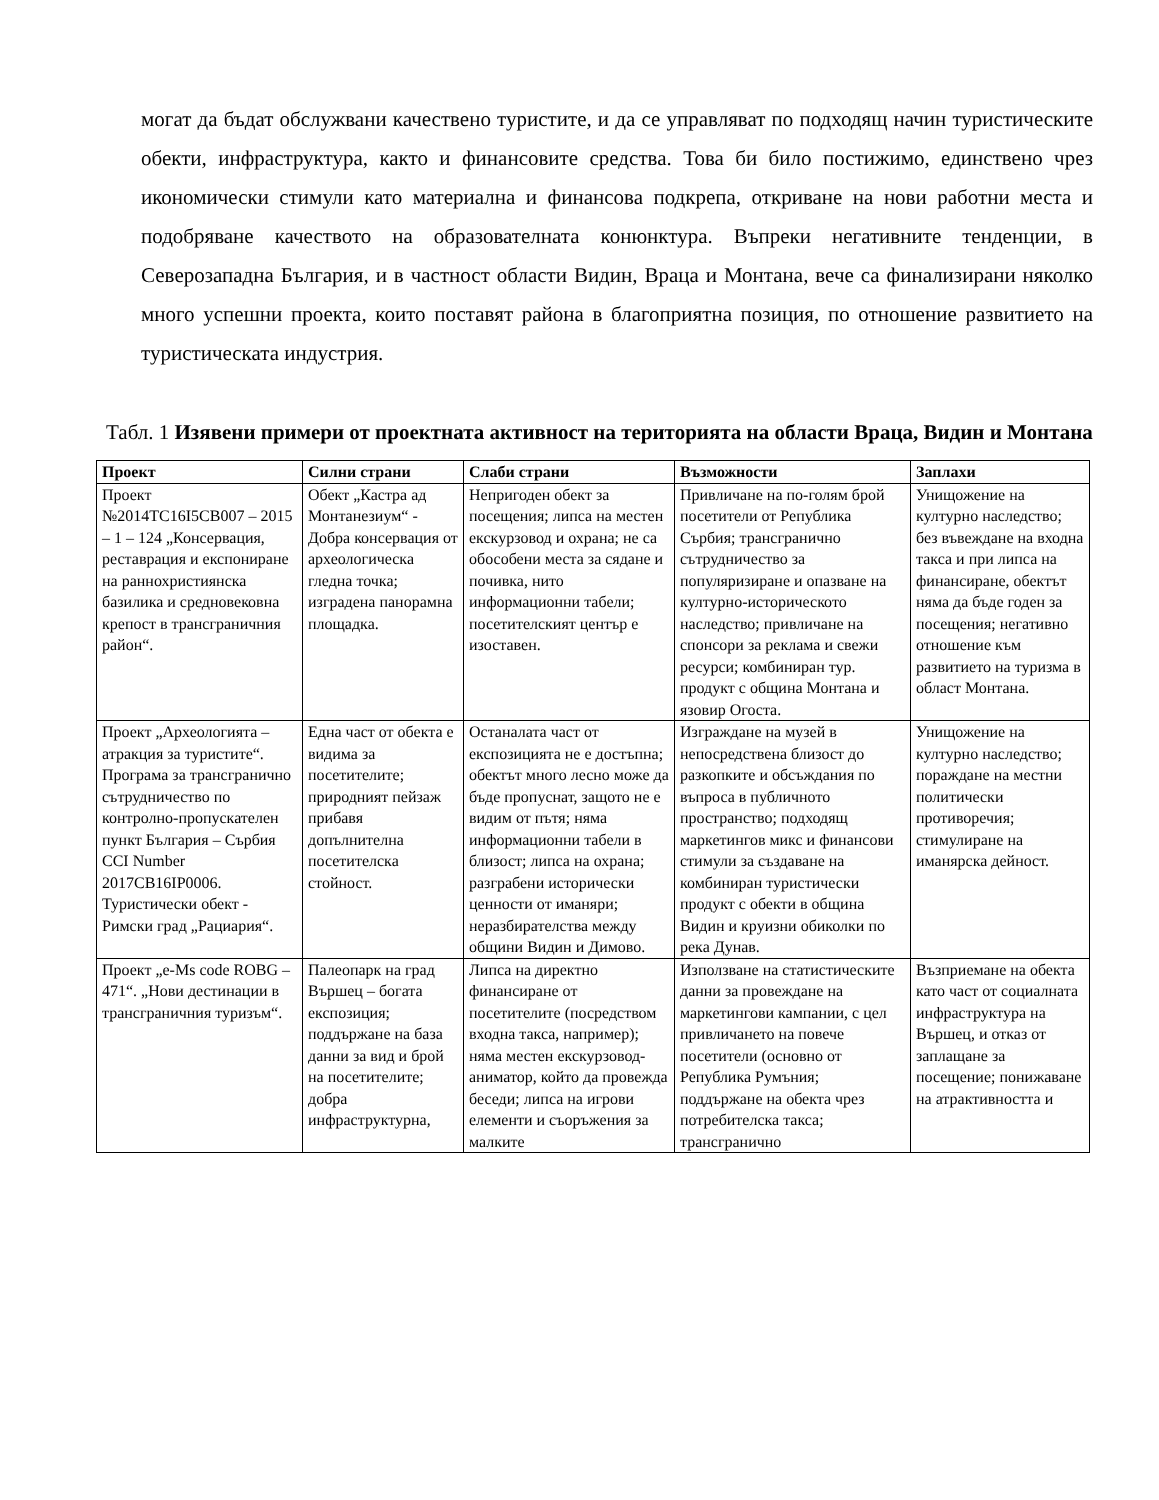могат да бъдат обслужвани качествено туристите, и да се управляват по подходящ начин туристическите обекти, инфраструктура, както и финансовите средства. Това би било постижимо, единствено чрез икономически стимули като материална и финансова подкрепа, откриване на нови работни места и подобряване качеството на образователната конюнктура. Въпреки негативните тенденции, в Северозападна България, и в частност области Видин, Враца и Монтана, вече са финализирани няколко много успешни проекта, които поставят района в благоприятна позиция, по отношение развитието на туристическата индустрия.
Табл. 1 Изявени примери от проектната активност на територията на области Враца, Видин и Монтана
| Проект | Силни страни | Слаби страни | Възможности | Заплахи |
| --- | --- | --- | --- | --- |
| Проект №2014TC16I5CB007 – 2015 – 1 – 124 „Консервация, реставрация и експониране на раннохристиянска базилика и средновековна крепост в трансграничния район“. | Обект „Кастра ад Монтанезиум“ - Добра консервация от археологическа гледна точка; изградена панорамна площадка. | Непригоден обект за посещения; липса на местен екскурзовод и охрана; не са обособени места за сядане и почивка, нито информационни табели; посетителският център е изоставен. | Привличане на по-голям брой посетители от Република Сърбия; трансгранично сътрудничество за популяризиране и опазване на културно-историческото наследство; привличане на спонсори за реклама и свежи ресурси; комбиниран тур. продукт с община Монтана и язовир Огоста. | Унищожение на културно наследство; без въвеждане на входна такса и при липса на финансиране, обектът няма да бъде годен за посещения; негативно отношение към развитието на туризма в област Монтана. |
| Проект „Археологията – атракция за туристите“. Програма за трансгранично сътрудничество по контролно-пропускателен пункт България – Сърбия CCI Number 2017CB16IP0006. Туристически обект - Римски град „Рациария“. | Една част от обекта е видима за посетителите; природният пейзаж прибавя допълнителна посетителска стойност. | Останалата част от експозицията не е достъпна; обектът много лесно може да бъде пропуснат, защото не е видим от пътя; няма информационни табели в близост; липса на охрана; разграбени исторически ценности от иманяри; неразбирателства между общини Видин и Димово. | Изграждане на музей в непосредствена близост до разкопките и обсъждания по въпроса в публичното пространство; подходящ маркетингов микс и финансови стимули за създаване на комбиниран туристически продукт с обекти в община Видин и круизни обиколки по река Дунав. | Унищожение на културно наследство; пораждане на местни политически противоречия; стимулиране на иманярска дейност. |
| Проект „e-Ms code ROBG – 471“. „Нови дестинации в трансграничния туризъм“. | Палеопарк на град Вършец – богата експозиция; поддържане на база данни за вид и брой на посетителите; добра инфраструктурна, | Липса на директно финансиране от посетителите (посредством входна такса, например); няма местен екскурзовод-аниматор, който да провежда беседи; липса на игрови елементи и съоръжения за малките | Използване на статистическите данни за провеждане на маркетингови кампании, с цел привличането на повече посетители (основно от Република Румъния; поддържане на обекта чрез потребителска такса; трансгранично | Възприемане на обекта като част от социалната инфраструктура на Вършец, и отказ от заплащане за посещение; понижаване на атрактивността и |